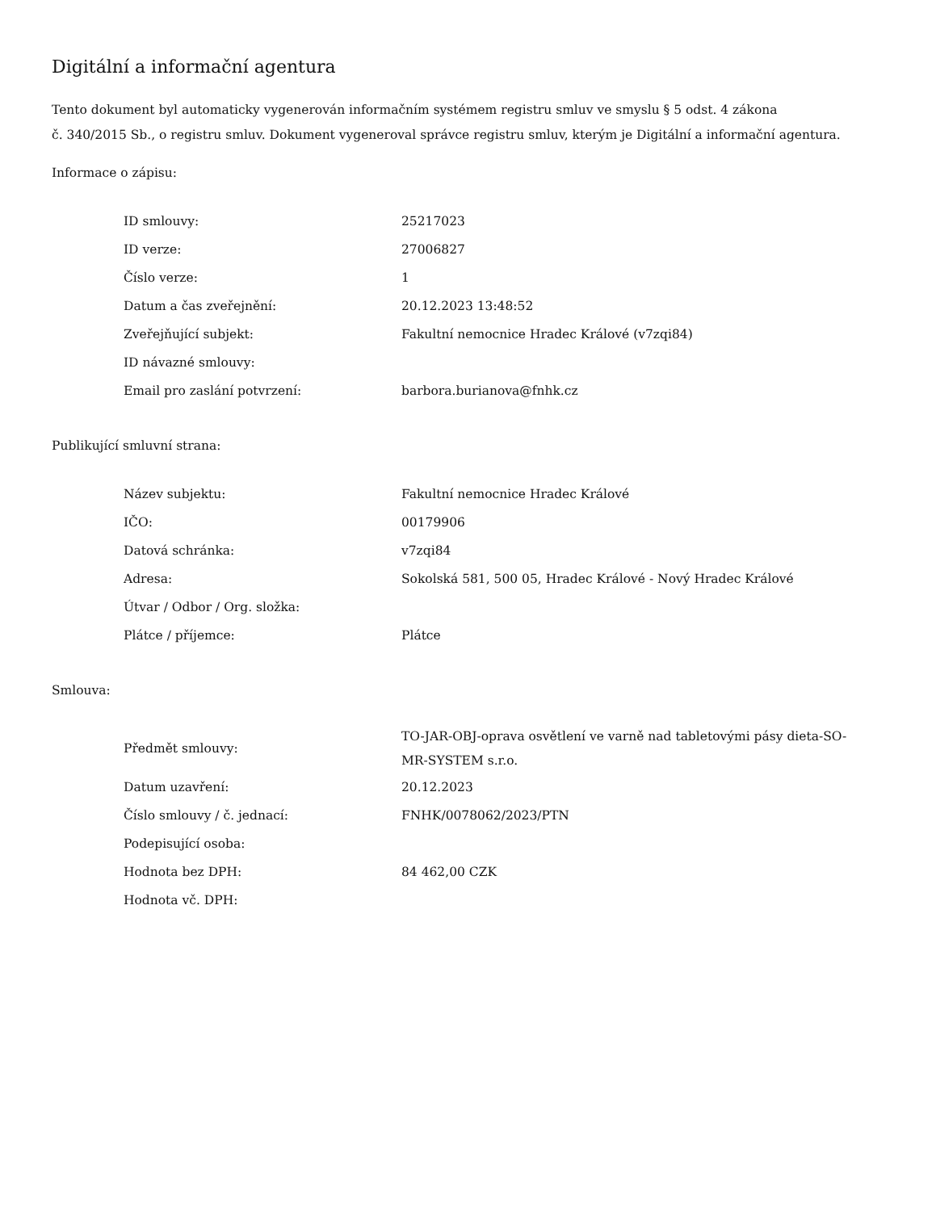Digitální a informační agentura
Tento dokument byl automaticky vygenerován informačním systémem registru smluv ve smyslu § 5 odst. 4 zákona
č. 340/2015 Sb., o registru smluv. Dokument vygeneroval správce registru smluv, kterým je Digitální a informační agentura.
Informace o zápisu:
| ID smlouvy: | 25217023 |
| ID verze: | 27006827 |
| Číslo verze: | 1 |
| Datum a čas zveřejnění: | 20.12.2023 13:48:52 |
| Zveřejňující subjekt: | Fakultní nemocnice Hradec Králové (v7zqi84) |
| ID návazné smlouvy: | |
| Email pro zaslání potvrzení: | barbora.burianova@fnhk.cz |
Publikující smluvní strana:
| Název subjektu: | Fakultní nemocnice Hradec Králové |
| IČO: | 00179906 |
| Datová schránka: | v7zqi84 |
| Adresa: | Sokolská 581, 500 05, Hradec Králové - Nový Hradec Králové |
| Útvar / Odbor / Org. složka: | |
| Plátce / příjemce: | Plátce |
Smlouva:
| Předmět smlouvy: | TO-JAR-OBJ-oprava osvětlení ve varně nad tabletovými pásy dieta-SO-MR-SYSTEM s.r.o. |
| Datum uzavření: | 20.12.2023 |
| Číslo smlouvy / č. jednací: | FNHK/0078062/2023/PTN |
| Podepisující osoba: | |
| Hodnota bez DPH: | 84 462,00 CZK |
| Hodnota vč. DPH: | |